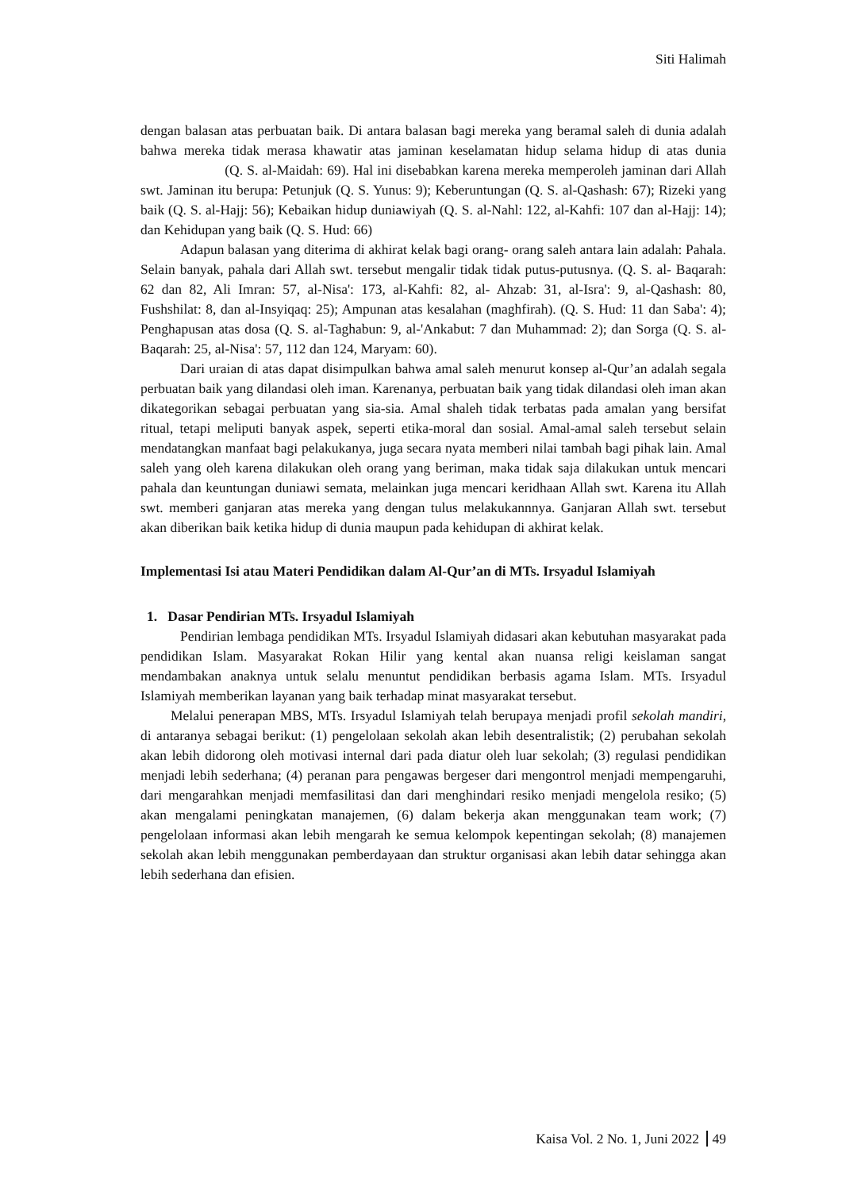Siti Halimah
dengan balasan atas perbuatan baik. Di antara balasan bagi mereka yang beramal saleh di dunia adalah bahwa mereka tidak merasa khawatir atas jaminan keselamatan hidup selama hidup di atas dunia (Q. S. al-Maidah: 69). Hal ini disebabkan karena mereka memperoleh jaminan dari Allah swt. Jaminan itu berupa: Petunjuk (Q. S. Yunus: 9); Keberuntungan (Q. S. al-Qashash: 67); Rizeki yang baik (Q. S. al-Hajj: 56); Kebaikan hidup duniawiyah (Q. S. al-Nahl: 122, al-Kahfi: 107 dan al-Hajj: 14); dan Kehidupan yang baik (Q. S. Hud: 66)
Adapun balasan yang diterima di akhirat kelak bagi orang- orang saleh antara lain adalah: Pahala. Selain banyak, pahala dari Allah swt. tersebut mengalir tidak tidak putus-putusnya. (Q. S. al- Baqarah: 62 dan 82, Ali Imran: 57, al-Nisa': 173, al-Kahfi: 82, al- Ahzab: 31, al-Isra': 9, al-Qashash: 80, Fushshilat: 8, dan al-Insyiqaq: 25); Ampunan atas kesalahan (maghfirah). (Q. S. Hud: 11 dan Saba': 4); Penghapusan atas dosa (Q. S. al-Taghabun: 9, al-'Ankabut: 7 dan Muhammad: 2); dan Sorga (Q. S. al-Baqarah: 25, al-Nisa': 57, 112 dan 124, Maryam: 60).
Dari uraian di atas dapat disimpulkan bahwa amal saleh menurut konsep al-Qur’an adalah segala perbuatan baik yang dilandasi oleh iman. Karenanya, perbuatan baik yang tidak dilandasi oleh iman akan dikategorikan sebagai perbuatan yang sia-sia. Amal shaleh tidak terbatas pada amalan yang bersifat ritual, tetapi meliputi banyak aspek, seperti etika-moral dan sosial. Amal-amal saleh tersebut selain mendatangkan manfaat bagi pelakukanya, juga secara nyata memberi nilai tambah bagi pihak lain. Amal saleh yang oleh karena dilakukan oleh orang yang beriman, maka tidak saja dilakukan untuk mencari pahala dan keuntungan duniawi semata, melainkan juga mencari keridhaan Allah swt. Karena itu Allah swt. memberi ganjaran atas mereka yang dengan tulus melakukannnya. Ganjaran Allah swt. tersebut akan diberikan baik ketika hidup di dunia maupun pada kehidupan di akhirat kelak.
Implementasi Isi atau Materi Pendidikan dalam Al-Qur’an di MTs. Irsyadul Islamiyah
1. Dasar Pendirian MTs. Irsyadul Islamiyah
Pendirian lembaga pendidikan MTs. Irsyadul Islamiyah didasari akan kebutuhan masyarakat pada pendidikan Islam. Masyarakat Rokan Hilir yang kental akan nuansa religi keislaman sangat mendambakan anaknya untuk selalu menuntut pendidikan berbasis agama Islam. MTs. Irsyadul Islamiyah memberikan layanan yang baik terhadap minat masyarakat tersebut.
Melalui penerapan MBS, MTs. Irsyadul Islamiyah telah berupaya menjadi profil sekolah mandiri, di antaranya sebagai berikut: (1) pengelolaan sekolah akan lebih desentralistik; (2) perubahan sekolah akan lebih didorong oleh motivasi internal dari pada diatur oleh luar sekolah; (3) regulasi pendidikan menjadi lebih sederhana; (4) peranan para pengawas bergeser dari mengontrol menjadi mempengaruhi, dari mengarahkan menjadi memfasilitasi dan dari menghindari resiko menjadi mengelola resiko; (5) akan mengalami peningkatan manajemen, (6) dalam bekerja akan menggunakan team work; (7) pengelolaan informasi akan lebih mengarah ke semua kelompok kepentingan sekolah; (8) manajemen sekolah akan lebih menggunakan pemberdayaan dan struktur organisasi akan lebih datar sehingga akan lebih sederhana dan efisien.
Kaisa Vol. 2 No. 1, Juni 2022 49